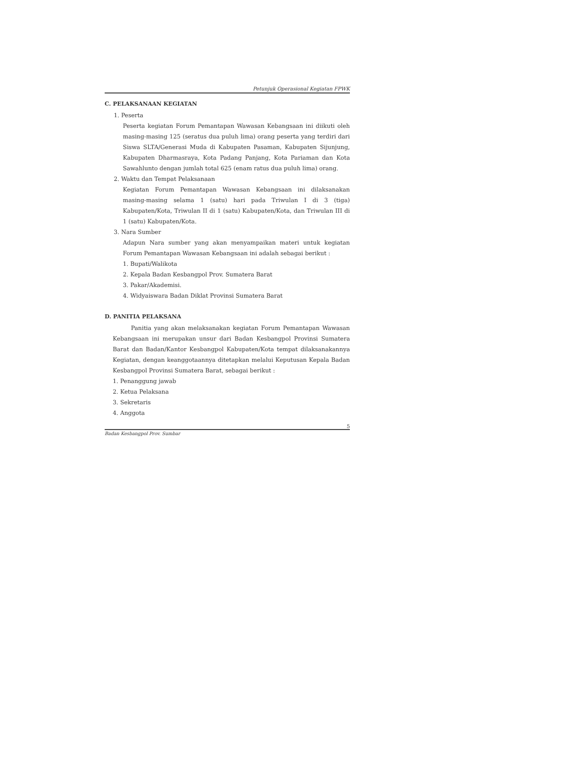Petunjuk Operasional Kegiatan FPWK
C. PELAKSANAAN KEGIATAN
1. Peserta
Peserta kegiatan Forum Pemantapan Wawasan Kebangsaan ini diikuti oleh masing-masing 125 (seratus dua puluh lima) orang peserta yang terdiri dari Siswa SLTA/Generasi Muda di Kabupaten Pasaman, Kabupaten Sijunjung, Kabupaten Dharmasraya, Kota Padang Panjang, Kota Pariaman dan Kota Sawahlunto dengan jumlah total 625 (enam ratus dua puluh lima) orang.
2. Waktu dan Tempat Pelaksanaan
Kegiatan Forum Pemantapan Wawasan Kebangsaan ini dilaksanakan masing-masing selama 1 (satu) hari pada Triwulan I di 3 (tiga) Kabupaten/Kota, Triwulan II di 1 (satu) Kabupaten/Kota, dan Triwulan III di 1 (satu) Kabupaten/Kota.
3. Nara Sumber
Adapun Nara sumber yang akan menyampaikan materi untuk kegiatan Forum Pemantapan Wawasan Kebangsaan ini adalah sebagai berikut :
1. Bupati/Walikota
2. Kepala Badan Kesbangpol Prov. Sumatera Barat
3. Pakar/Akademisi.
4. Widyaiswara Badan Diklat Provinsi Sumatera Barat
D. PANITIA PELAKSANA
Panitia yang akan melaksanakan kegiatan Forum Pemantapan Wawasan Kebangsaan ini merupakan unsur dari Badan Kesbangpol Provinsi Sumatera Barat dan Badan/Kantor Kesbangpol Kabupaten/Kota tempat dilaksanakannya Kegiatan, dengan keanggotaannya ditetapkan melalui Keputusan Kepala Badan Kesbangpol Provinsi Sumatera Barat, sebagai berikut :
1. Penanggung jawab
2. Ketua Pelaksana
3. Sekretaris
4. Anggota
5
Badan Kesbangpol Prov. Sumbar